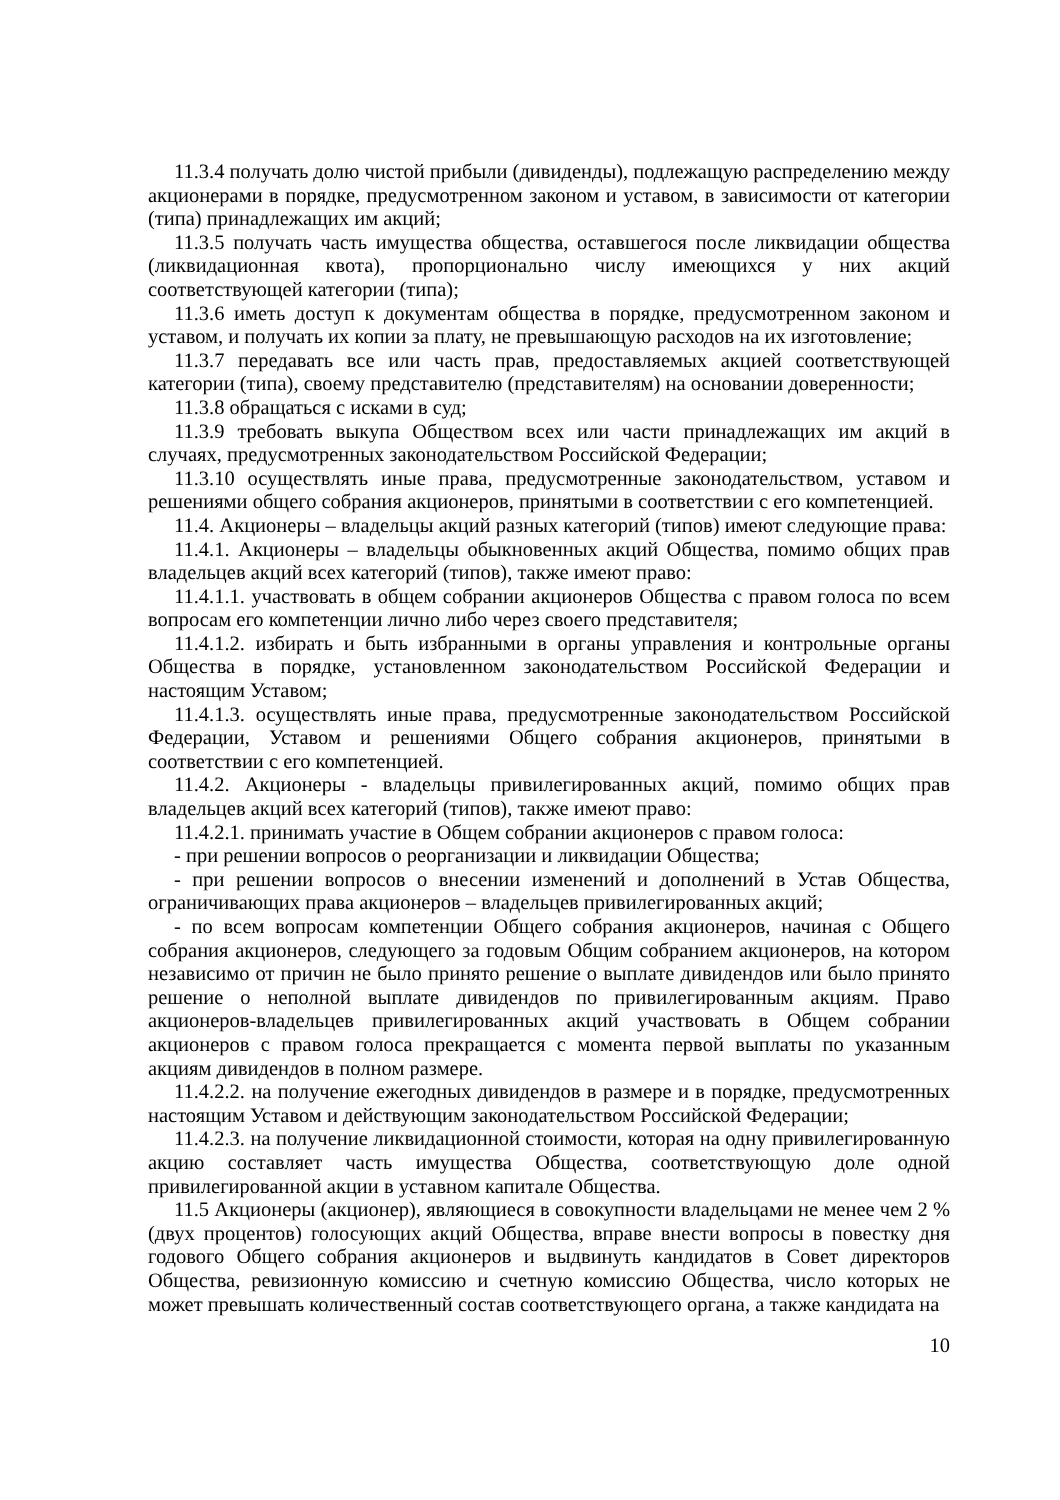11.3.4 получать долю чистой прибыли (дивиденды), подлежащую распределению между акционерами в порядке, предусмотренном законом и уставом, в зависимости от категории (типа) принадлежащих им акций;
11.3.5 получать часть имущества общества, оставшегося после ликвидации общества (ликвидационная квота), пропорционально числу имеющихся у них акций соответствующей категории (типа);
11.3.6 иметь доступ к документам общества в порядке, предусмотренном законом и уставом, и получать их копии за плату, не превышающую расходов на их изготовление;
11.3.7 передавать все или часть прав, предоставляемых акцией соответствующей категории (типа), своему представителю (представителям) на основании доверенности;
11.3.8 обращаться с исками в суд;
11.3.9 требовать выкупа Обществом всех или части принадлежащих им акций в случаях, предусмотренных законодательством Российской Федерации;
11.3.10 осуществлять иные права, предусмотренные законодательством, уставом и решениями общего собрания акционеров, принятыми в соответствии с его компетенцией.
11.4. Акционеры – владельцы акций разных категорий (типов) имеют следующие права:
11.4.1. Акционеры – владельцы обыкновенных акций Общества, помимо общих прав владельцев акций всех категорий (типов), также имеют право:
11.4.1.1. участвовать в общем собрании акционеров Общества с правом голоса по всем вопросам его компетенции лично либо через своего представителя;
11.4.1.2. избирать и быть избранными в органы управления и контрольные органы Общества в порядке, установленном законодательством Российской Федерации и настоящим Уставом;
11.4.1.3. осуществлять иные права, предусмотренные законодательством Российской Федерации, Уставом и решениями Общего собрания акционеров, принятыми в соответствии с его компетенцией.
11.4.2. Акционеры - владельцы привилегированных акций, помимо общих прав владельцев акций всех категорий (типов), также имеют право:
11.4.2.1. принимать участие в Общем собрании акционеров с правом голоса:
- при решении вопросов о реорганизации и ликвидации Общества;
- при решении вопросов о внесении изменений и дополнений в Устав Общества, ограничивающих права акционеров – владельцев привилегированных акций;
- по всем вопросам компетенции Общего собрания акционеров, начиная с Общего собрания акционеров, следующего за годовым Общим собранием акционеров, на котором независимо от причин не было принято решение о выплате дивидендов или было принято решение о неполной выплате дивидендов по привилегированным акциям. Право акционеров-владельцев привилегированных акций участвовать в Общем собрании акционеров с правом голоса прекращается с момента первой выплаты по указанным акциям дивидендов в полном размере.
11.4.2.2. на получение ежегодных дивидендов в размере и в порядке, предусмотренных настоящим Уставом и действующим законодательством Российской Федерации;
11.4.2.3. на получение ликвидационной стоимости, которая на одну привилегированную акцию составляет часть имущества Общества, соответствующую доле одной привилегированной акции в уставном капитале Общества.
11.5 Акционеры (акционер), являющиеся в совокупности владельцами не менее чем 2 % (двух процентов) голосующих акций Общества, вправе внести вопросы в повестку дня годового Общего собрания акционеров и выдвинуть кандидатов в Совет директоров Общества, ревизионную комиссию и счетную комиссию Общества, число которых не может превышать количественный состав соответствующего органа, а также кандидата на
10